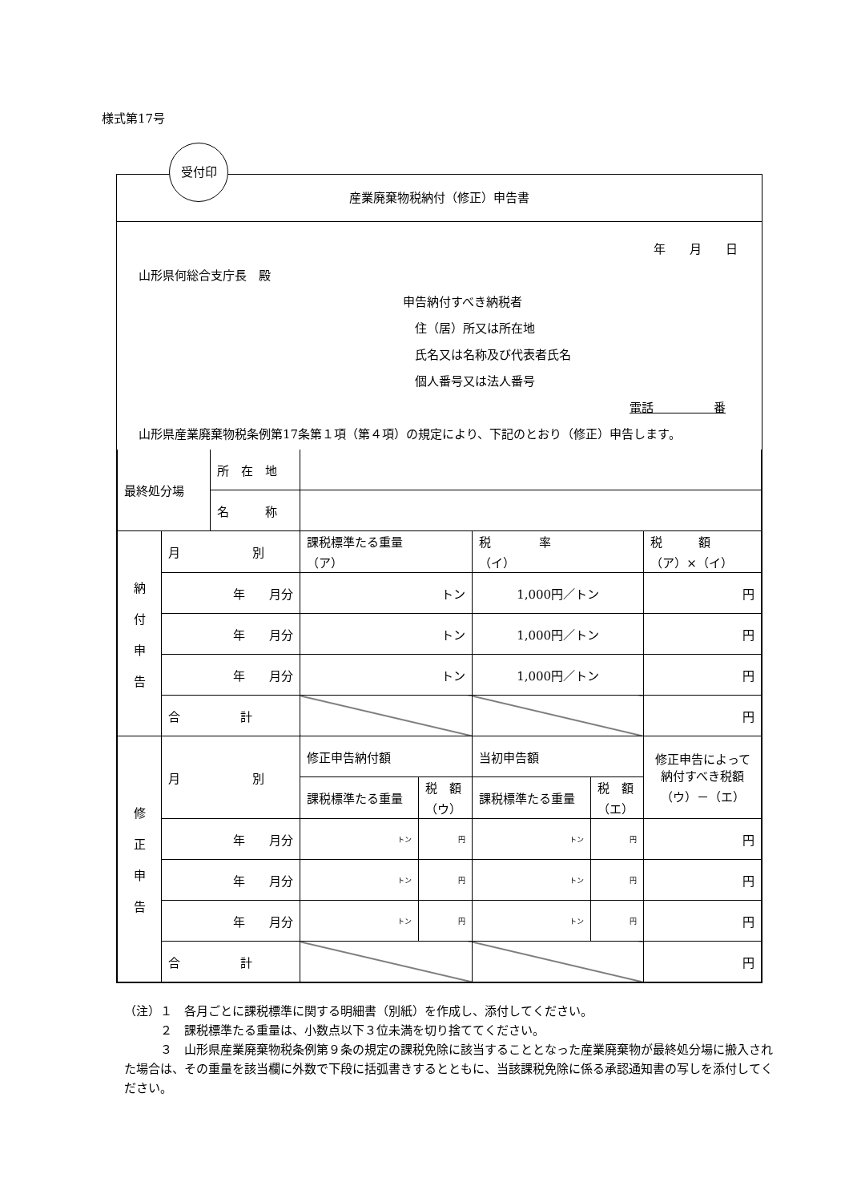様式第17号
受付印
産業廃棄物税納付（修正）申告書
年　　月　　日
　山形県何総合支庁長　殿
申告納付すべき納税者
　住（居）所又は所在地
　氏名又は名称及び代表者氏名
　個人番号又は法人番号
電話　　　　　番
　山形県産業廃棄物税条例第17条第１項（第４項）の規定により、下記のとおり（修正）申告します。
| 最終処分場 | | 所 在 地 | | | | | |
| | | 名 称 | | | | | |
| 納 付 申 告 | 月 別 | | 課税標準たる重量 （ア） | | 税 率 （イ） | | 税 額 （ア）×（イ） |
| | 年 月分 | | トン | | 1,000円／トン | | 円 |
| | 年 月分 | | トン | | 1,000円／トン | | 円 |
| | 年 月分 | | トン | | 1,000円／トン | | 円 |
| | 合 計 | | | | | | 円 |
| 修 正 申 告 | 月 別 | | 修正申告納付額 | | 当初申告額 | | 修正申告によって 納付すべき税額 （ウ）－（エ） |
| | | | 課税標準たる重量 | 税 額 （ウ） | 課税標準たる重量 | 税 額 （エ） | |
| | 年 月分 | | トン | 円 | トン | 円 | 円 |
| | 年 月分 | | トン | 円 | トン | 円 | 円 |
| | 年 月分 | | トン | 円 | トン | 円 | 円 |
| | 合 計 | | | | | | 円 |
（注）１　各月ごとに課税標準に関する明細書（別紙）を作成し、添付してください。
　　　２　課税標準たる重量は、小数点以下３位未満を切り捨ててください。
　　　３　山形県産業廃棄物税条例第９条の規定の課税免除に該当することとなった産業廃棄物が最終処分場に搬入された場合は、その重量を該当欄に外数で下段に括弧書きするとともに、当該課税免除に係る承認通知書の写しを添付してください。